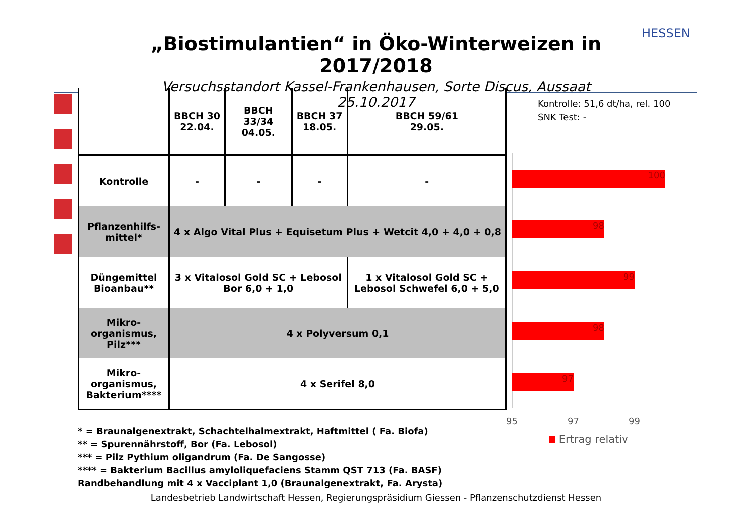„Biostimulantien“ in Öko-Winterweizen in 2017/2018
Versuchsstandort Kassel-Frankenhausen, Sorte Discus, Aussaat 25.10.2017
HESSEN
| | BBCH 30 22.04. | BBCH 33/34 04.05. | BBCH 37 18.05. | BBCH 59/61 29.05. |
| --- | --- | --- | --- | --- |
| Kontrolle | - | - | - | - |
| Pflanzenhilfs- mittel* | 4 x Algo Vital Plus + Equisetum Plus + Wetcit 4,0 + 4,0 + 0,8 | | | |
| Düngemittel Bioanbau** | 3 x Vitalosol Gold SC + Lebosol Bor 6,0 + 1,0 | | | 1 x Vitalosol Gold SC + Lebosol Schwefel 6,0 + 5,0 |
| Mikro- organismus, Pilz*** | 4 x Polyversum 0,1 | | | |
| Mikro- organismus, Bakterium**** | 4 x Serifel 8,0 | | | |
Kontrolle: 51,6 dt/ha, rel. 100
SNK Test: -
100
98
99
98
97
95 97 99
Ertrag relativ
* = Braunalgenextrakt, Schachtelhalmextrakt, Haftmittel ( Fa. Biofa)
** = Spurennährstoff, Bor (Fa. Lebosol)
*** = Pilz Pythium oligandrum (Fa. De Sangosse)
**** = Bakterium Bacillus amyloliquefaciens Stamm QST 713 (Fa. BASF)
Randbehandlung mit 4 x Vacciplant 1,0 (Braunalgenextrakt, Fa. Arysta)
Landesbetrieb Landwirtschaft Hessen, Regierungspräsidium Giessen - Pflanzenschutzdienst Hessen